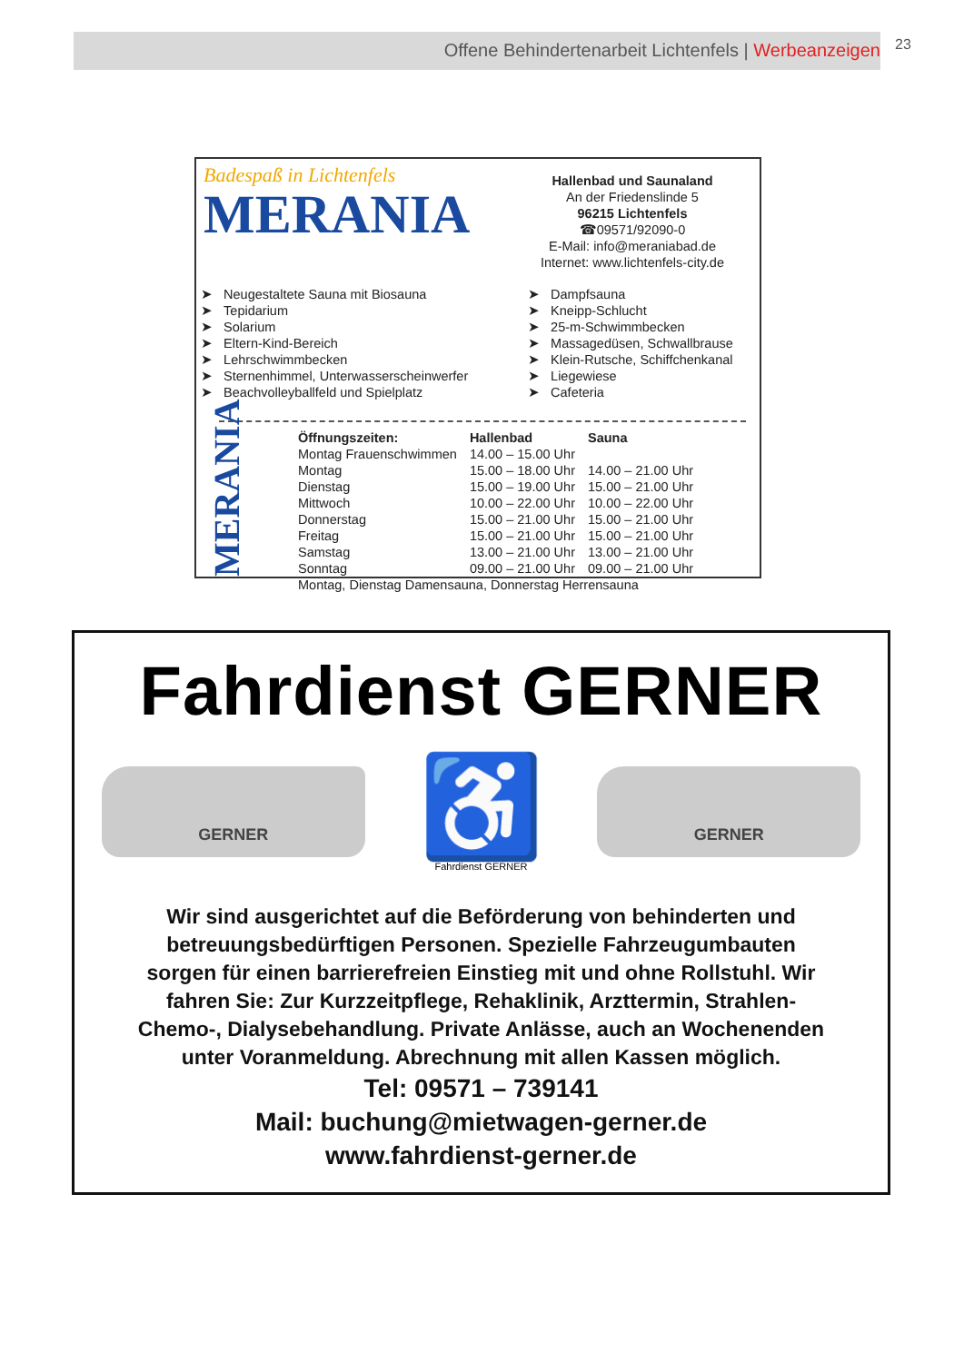Offene Behindertenarbeit Lichtenfels | Werbeanzeigen 23
Badespaß in Lichtenfels
MERANIA
Hallenbad und Saunaland
An der Friedenslinde 5
96215 Lichtenfels
☎09571/92090-0
E-Mail: info@meraniabad.de
Internet: www.lichtenfels-city.de
➤ Neugestaltete Sauna mit Biosauna
➤ Tepidarium
➤ Solarium
➤ Eltern-Kind-Bereich
➤ Lehrschwimmbecken
➤ Sternenhimmel, Unterwasserscheinwerfer
➤ Beachvolleyballfeld und Spielplatz
➤ Dampfsauna
➤ Kneipp-Schlucht
➤ 25-m-Schwimmbecken
➤ Massagedüsen, Schwallbrause
➤ Klein-Rutsche, Schiffchenkanal
➤ Liegewiese
➤ Cafeteria
MERANIA
| Öffnungszeiten: | Hallenbad | Sauna |
| --- | --- | --- |
| Montag Frauenschwimmen | 14.00 – 15.00 Uhr | |
| Montag | 15.00 – 18.00 Uhr | 14.00 – 21.00 Uhr |
| Dienstag | 15.00 – 19.00 Uhr | 15.00 – 21.00 Uhr |
| Mittwoch | 10.00 – 22.00 Uhr | 10.00 – 22.00 Uhr |
| Donnerstag | 15.00 – 21.00 Uhr | 15.00 – 21.00 Uhr |
| Freitag | 15.00 – 21.00 Uhr | 15.00 – 21.00 Uhr |
| Samstag | 13.00 – 21.00 Uhr | 13.00 – 21.00 Uhr |
| Sonntag | 09.00 – 21.00 Uhr | 09.00 – 21.00 Uhr |
| Montag, Dienstag Damensauna, Donnerstag Herrensauna | | |
Fahrdienst GERNER
GERNER
♿
Fahrdienst GERNER
GERNER
Wir sind ausgerichtet auf die Beförderung von behinderten und
betreuungsbedürftigen Personen. Spezielle Fahrzeugumbauten
sorgen für einen barrierefreien Einstieg mit und ohne Rollstuhl. Wir
fahren Sie: Zur Kurzzeitpflege, Rehaklinik, Arzttermin, Strahlen-
Chemo-, Dialysebehandlung. Private Anlässe, auch an Wochenenden
unter Voranmeldung. Abrechnung mit allen Kassen möglich.
Tel: 09571 – 739141
Mail: buchung@mietwagen-gerner.de
www.fahrdienst-gerner.de